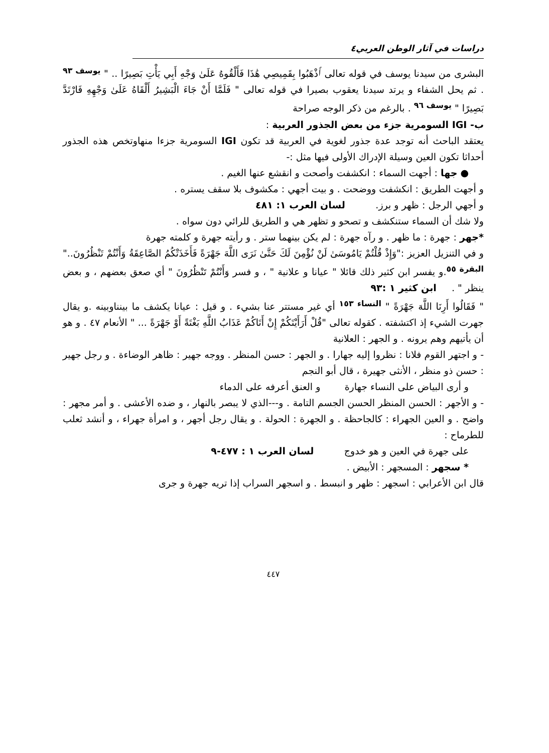دراسات في آثار الوطن العربي٤
البشرى من سيدنا يوسف في قوله تعالى ٱذْهَبُوا بِقَمِيصِي هَٰذَا فَأَلْقُوهُ عَلَىٰ وَجْهِ أَبِي يَأْتِ بَصِيرًا .. " <sup>يوسف ٩٣</sup> . ثم يحل الشفاء و يرتد سيدنا يعقوب بصيرا في قوله تعالى " فَلَمَّا أَنْ جَاءَ الْبَشِيرُ أَلْقَاهُ عَلَىٰ وَجْهِهِ فَارْتَدَّ بَصِيرًا " <sup>يوسف ٩٦</sup> . بالرغم من ذكر الوجه صراحة
ب- IGI السومرية جزء من بعض الجذور العربية :
يعتقد الباحث أنه توجد عدة جذور لغوية في العربية قد تكون IGI السومرية جزءا منهاوتخص هذه الجذور أحداثا تكون العين وسيلة الإدراك الأولى فيها مثل :-
● جها : أجهت السماء : انكشفت وأصحت و انقشع عنها الغيم .
و أجهت الطريق : انكشفت ووضحت . و بيت أجهي : مكشوف بلا سقف يستره .
و أجهي الرجل : ظهر و برز. لسان العرب ١: ٤٨١
ولا شك أن السماء ستنكشف و تصحو و تظهر هي و الطريق للرائي دون سواه .
*جهر : جهرة : ما ظهر . و رآه جهرة : لم يكن بينهما ستر . و رأيته جهرة و كلمته جهرة
و في التنزيل العزيز :"وَإِذْ قُلْتُمْ يَامُوسَىٰ لَنْ نُؤْمِنَ لَكَ حَتَّىٰ نَرَى اللَّهَ جَهْرَةً فَأَخَذَتْكُمُ الصَّاعِقَةُ وَأَنْتُمْ تَنْظُرُونَ.." <sup>البقرة ٥٥</sup>.و يفسر ابن كثير ذلك قائلا " عيانا و علانية " ، و فسر وَأَنْتُمْ تَنْظُرُونَ " أي صعق بعضهم ، و بعض ينظر " . ابن كثير ١ :٩٣
" فَقَالُوا أَرِنَا اللَّهَ جَهْرَةً " <sup>النساء ١٥٣</sup> أي غير مستتر عنا بشيء . و قيل : عيانا يكشف ما بينناوبينه .و يقال جهرت الشيء إذ اكتشفته . كقوله تعالى "قُلْ أَرَأَيْتَكُمْ إِنْ أَتَاكُمْ عَذَابُ اللَّهِ بَغْتَةً أَوْ جَهْرَةً ... " الأنعام ٤٧ . و هو أن يأتيهم وهم يرونه . و الجهر : العلانية
- و اجتهر القوم فلانا : نظروا إليه جهارا . و الجهر : حسن المنظر . ووجه جهير : ظاهر الوضاءة . و رجل جهير : حسن ذو منظر ، الأنثى جهيرة ، قال أبو النجم
و أرى البياض على النساء جهارة و العنق أعرفه على الدماء
- و الأجهر : الحسن المنظر الحسن الجسم التامة . و---الذي لا يبصر بالنهار ، و ضده الأعشى . و أمر مجهر : واضح . و العين الجهراء : كالجاحظة . و الجهرة : الحولة . و يقال رجل أجهر ، و امرأة جهراء ، و أنشد ثعلب للطرماح :
على جهرة في العين و هو خدوج لسان العرب ١ : ٤٧٧-٩
* سجهر : المسجهر : الأبيض .
قال ابن الأعرابي : اسجهر : ظهر و انبسط . و اسجهر السراب إذا تريه جهرة و جرى
٤٤٧